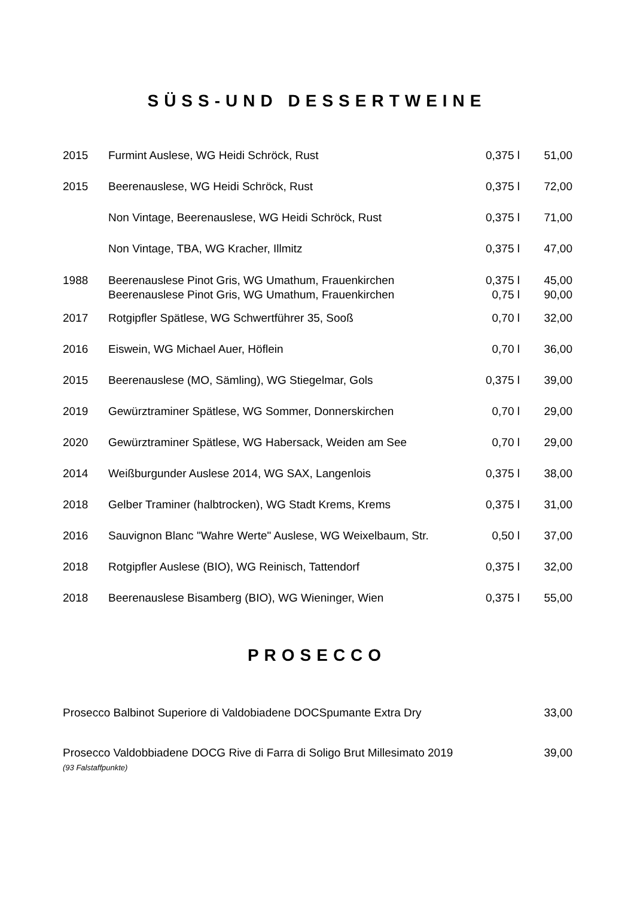SÜSS-UND DESSERTWEINE
| 2015 | Furmint Auslese, WG Heidi Schröck, Rust | 0,375 l | 51,00 |
| 2015 | Beerenauslese, WG Heidi Schröck, Rust | 0,375 l | 72,00 |
| | Non Vintage, Beerenauslese, WG Heidi Schröck, Rust | 0,375 l | 71,00 |
| | Non Vintage, TBA, WG Kracher, Illmitz | 0,375 l | 47,00 |
| 1988 | Beerenauslese Pinot Gris, WG Umathum, Frauenkirchen | 0,375 l | 45,00 |
| | Beerenauslese Pinot Gris, WG Umathum, Frauenkirchen | 0,75 l | 90,00 |
| 2017 | Rotgipfler Spätlese, WG Schwertführer 35, Sooß | 0,70 l | 32,00 |
| 2016 | Eiswein, WG Michael Auer, Höflein | 0,70 l | 36,00 |
| 2015 | Beerenauslese (MO, Sämling), WG Stiegelmar, Gols | 0,375 l | 39,00 |
| 2019 | Gewürztraminer Spätlese, WG Sommer, Donnerskirchen | 0,70 l | 29,00 |
| 2020 | Gewürztraminer Spätlese, WG Habersack, Weiden am See | 0,70 l | 29,00 |
| 2014 | Weißburgunder Auslese 2014, WG SAX, Langenlois | 0,375 l | 38,00 |
| 2018 | Gelber Traminer (halbtrocken), WG Stadt Krems, Krems | 0,375 l | 31,00 |
| 2016 | Sauvignon Blanc "Wahre Werte" Auslese, WG Weixelbaum, Str. | 0,50 l | 37,00 |
| 2018 | Rotgipfler Auslese (BIO), WG Reinisch, Tattendorf | 0,375 l | 32,00 |
| 2018 | Beerenauslese Bisamberg (BIO), WG Wieninger, Wien | 0,375 l | 55,00 |
PROSECCO
| Prosecco Balbinot Superiore di Valdobiadene DOCSpumante Extra Dry | 33,00 |
| Prosecco Valdobbiadene DOCG Rive di Farra di Soligo Brut Millesimato 2019 | 39,00 |
| (93 Falstaffpunkte) | |